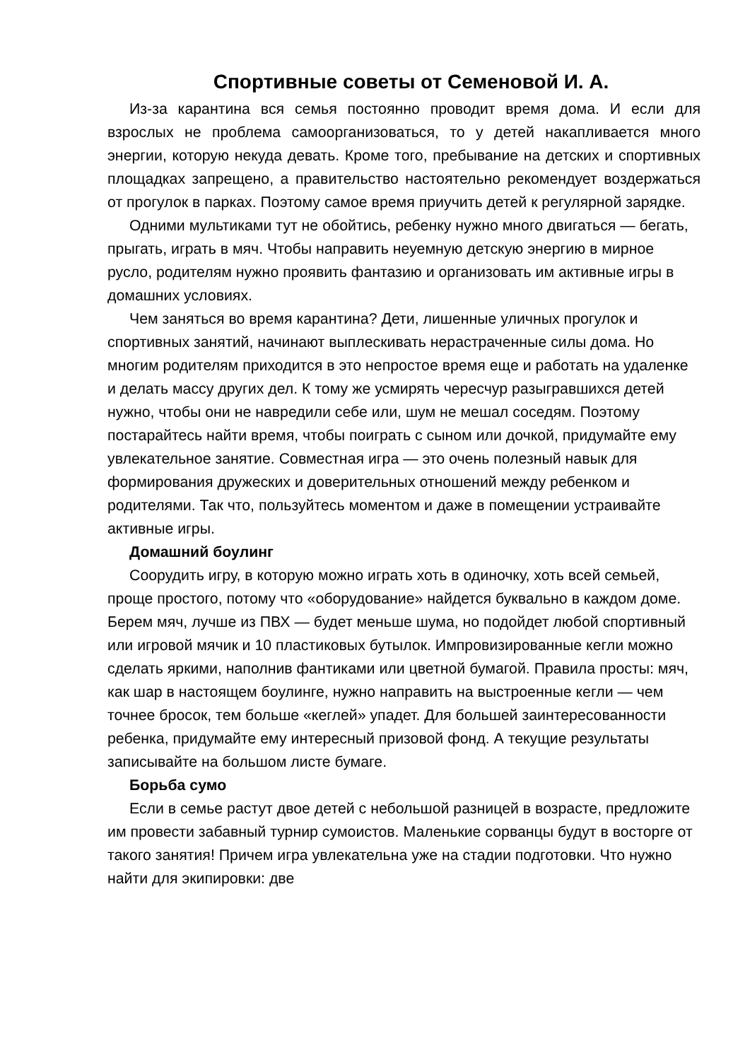Спортивные советы от Семеновой И. А.
Из-за карантина вся семья постоянно проводит время дома. И если для взрослых не проблема самоорганизоваться, то у детей накапливается много энергии, которую некуда девать. Кроме того, пребывание на детских и спортивных площадках запрещено, а правительство настоятельно рекомендует воздержаться от прогулок в парках. Поэтому самое время приучить детей к регулярной зарядке.
Одними мультиками тут не обойтись, ребенку нужно много двигаться — бегать, прыгать, играть в мяч. Чтобы направить неуемную детскую энергию в мирное русло, родителям нужно проявить фантазию и организовать им активные игры в домашних условиях.
Чем заняться во время карантина? Дети, лишенные уличных прогулок и спортивных занятий, начинают выплескивать нерастраченные силы дома. Но многим родителям приходится в это непростое время еще и работать на удаленке и делать массу других дел. К тому же усмирять чересчур разыгравшихся детей нужно, чтобы они не навредили себе или, шум не мешал соседям. Поэтому постарайтесь найти время, чтобы поиграть с сыном или дочкой, придумайте ему увлекательное занятие. Совместная игра — это очень полезный навык для формирования дружеских и доверительных отношений между ребенком и родителями. Так что, пользуйтесь моментом и даже в помещении устраивайте активные игры.
Домашний боулинг
Соорудить игру, в которую можно играть хоть в одиночку, хоть всей семьей, проще простого, потому что «оборудование» найдется буквально в каждом доме. Берем мяч, лучше из ПВХ — будет меньше шума, но подойдет любой спортивный или игровой мячик и 10 пластиковых бутылок. Импровизированные кегли можно сделать яркими, наполнив фантиками или цветной бумагой. Правила просты: мяч, как шар в настоящем боулинге, нужно направить на выстроенные кегли — чем точнее бросок, тем больше «кеглей» упадет. Для большей заинтересованности ребенка, придумайте ему интересный призовой фонд. А текущие результаты записывайте на большом листе бумаге.
Борьба сумо
Если в семье растут двое детей с небольшой разницей в возрасте, предложите им провести забавный турнир сумоистов. Маленькие сорванцы будут в восторге от такого занятия! Причем игра увлекательна уже на стадии подготовки. Что нужно найти для экипировки: две